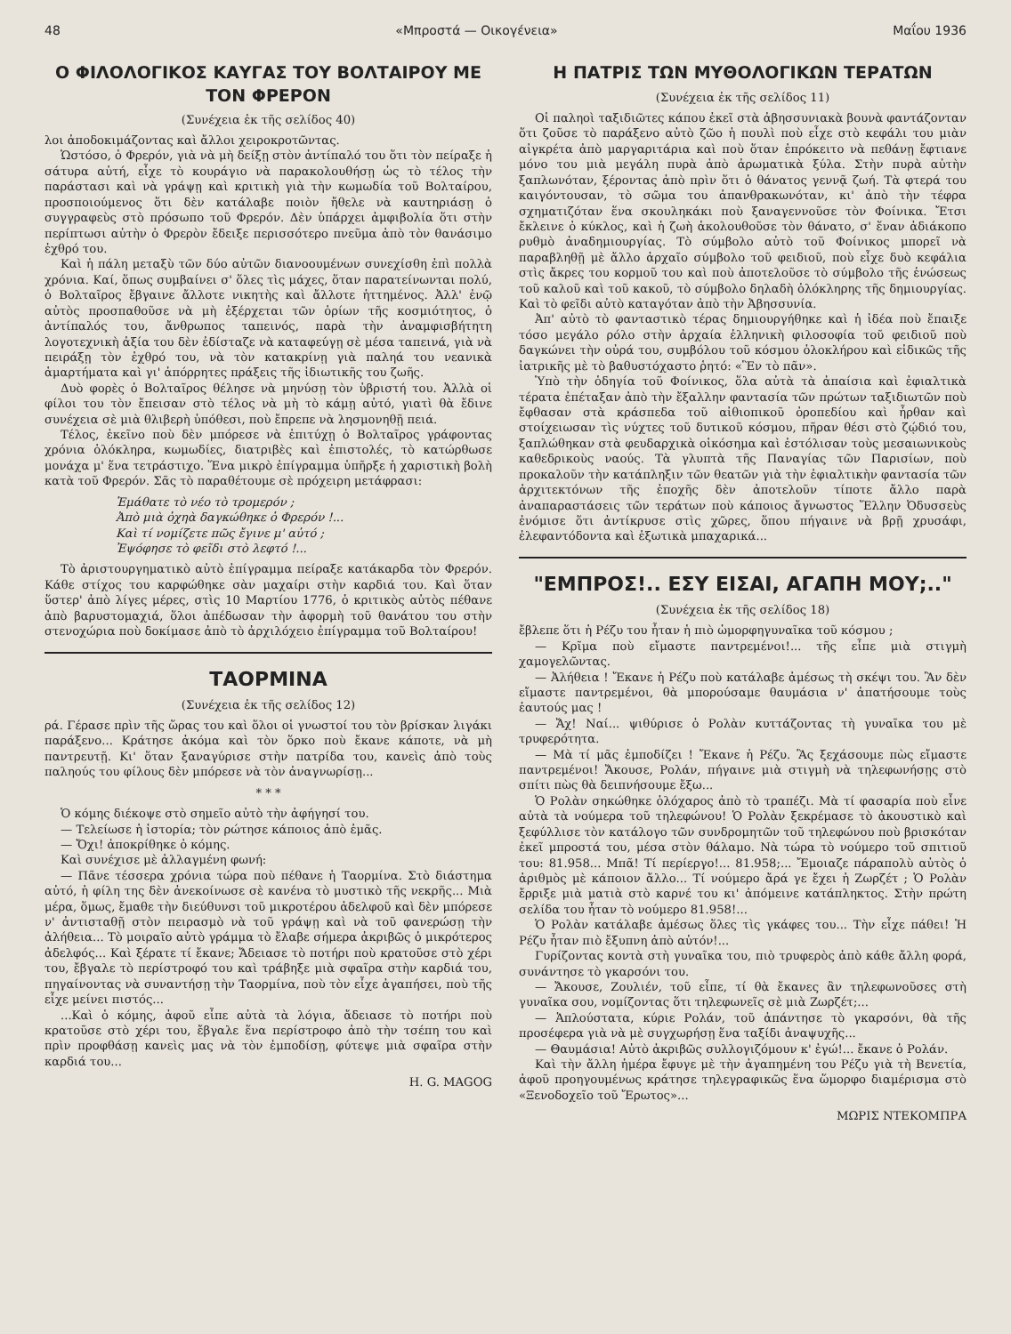48 «Μπροστά — Οικογένεια» Μαΐου 1936
Ο ΦΙΛΟΛΟΓΙΚΟΣ ΚΑΥΓΑΣ ΤΟΥ ΒΟΛΤΑΙΡΟΥ ΜΕ ΤΟΝ ΦΡΕΡΟΝ
(Συνέχεια ἐκ τῆς σελίδος 40)
λοι ἀποδοκιμάζοντας καὶ ἄλλοι χειροκροτῶντας.
Ὡστόσο, ὁ Φρερόν, γιὰ νὰ μὴ δείξῃ στὸν ἀντίπαλό του ὅτι τὸν πείραξε ἡ σάτυρα αὐτή, εἶχε τὸ κουράγιο νὰ παρακολουθήσῃ ὡς τὸ τέλος τὴν παράστασι καὶ νὰ γράψῃ καὶ κριτικὴ γιὰ τὴν κωμωδία τοῦ Βολταίρου, προσποιούμενος ὅτι δὲν κατάλαβε ποιὸν ἤθελε νὰ καυτηριάσῃ ὁ συγγραφεὺς στὸ πρόσωπο τοῦ Φρερόν. Δὲν ὑπάρχει ἀμφιβολία ὅτι στὴν περίπτωσι αὐτὴν ὁ Φρερὸν ἔδειξε περισσότερο πνεῦμα ἀπὸ τὸν θανάσιμο ἐχθρό του.
Καὶ ἡ πάλη μεταξὺ τῶν δύο αὐτῶν διανοουμένων συνεχίσθη ἐπὶ πολλὰ χρόνια. Καί, ὅπως συμβαίνει σ' ὅλες τὶς μάχες, ὅταν παρατείνωνται πολύ, ὁ Βολταῖρος ἔβγαινε ἄλλοτε νικητὴς καὶ ἄλλοτε ἡττημένος. Ἀλλ' ἐνῷ αὐτὸς προσπαθοῦσε νὰ μὴ ἐξέρχεται τῶν ὁρίων τῆς κοσμιότητος, ὁ ἀντίπαλός του, ἄνθρωπος ταπεινός, παρὰ τὴν ἀναμφισβήτητη λογοτεχνικὴ ἀξία του δὲν ἐδίσταζε νὰ καταφεύγῃ σὲ μέσα ταπεινά, γιὰ νὰ πειράξῃ τὸν ἐχθρό του, νὰ τὸν κατακρίνῃ γιὰ παληά του νεανικὰ ἁμαρτήματα καὶ γι' ἀπόρρητες πράξεις τῆς ἰδιωτικῆς του ζωῆς.
Δυὸ φορὲς ὁ Βολταῖρος θέλησε νὰ μηνύσῃ τὸν ὑβριστή του. Ἀλλὰ οἱ φίλοι του τὸν ἔπεισαν στὸ τέλος νὰ μὴ τὸ κάμῃ αὐτό, γιατὶ θὰ ἔδινε συνέχεια σὲ μιὰ θλιβερὴ ὑπόθεσι, ποὺ ἔπρεπε νὰ λησμονηθῇ πειά.
Τέλος, ἐκεῖνο ποὺ δὲν μπόρεσε νὰ ἐπιτύχῃ ὁ Βολταῖρος γράφοντας χρόνια ὁλόκληρα, κωμωδίες, διατριβὲς καὶ ἐπιστολές, τὸ κατώρθωσε μονάχα μ' ἕνα τετράστιχο. Ἕνα μικρὸ ἐπίγραμμα ὑπῆρξε ἡ χαριστικὴ βολὴ κατὰ τοῦ Φρερόν. Σᾶς τὸ παραθέτουμε σὲ πρόχειρη μετάφρασι:
Ἐμάθατε τὸ νέο τὸ τρομερόν ;
Ἀπὸ μιὰ ὀχηὰ δαγκώθηκε ὁ Φρερόν !...
Καὶ τί νομίζετε πῶς ἔγινε μ' αὐτό ;
Ἐψόφησε τὸ φεῖδι στὸ λεφτό !...
Τὸ ἀριστουργηματικὸ αὐτὸ ἐπίγραμμα πείραξε κατάκαρδα τὸν Φρερόν. Κάθε στίχος του καρφώθηκε σὰν μαχαίρι στὴν καρδιά του. Καὶ ὅταν ὕστερ' ἀπὸ λίγες μέρες, στὶς 10 Μαρτίου 1776, ὁ κριτικὸς αὐτὸς πέθανε ἀπὸ βαρυστομαχιά, ὅλοι ἀπέδωσαν τὴν ἀφορμὴ τοῦ θανάτου του στὴν στενοχώρια ποὺ δοκίμασε ἀπὸ τὸ ἀρχιλόχειο ἐπίγραμμα τοῦ Βολταίρου!
ΤΑΟΡΜΙΝΑ
(Συνέχεια ἐκ τῆς σελίδος 12)
ρά. Γέρασε πρὶν τῆς ὥρας του καὶ ὅλοι οἱ γνωστοί του τὸν βρίσκαν λιγάκι παράξενο... Κράτησε ἀκόμα καὶ τὸν ὅρκο ποὺ ἔκανε κάποτε, νὰ μὴ παντρευτῇ. Κι' ὅταν ξαναγύρισε στὴν πατρίδα του, κανεὶς ἀπὸ τοὺς παληούς του φίλους δὲν μπόρεσε νὰ τὸν ἀναγνωρίσῃ...
* * *
Ὁ κόμης διέκοψε στὸ σημεῖο αὐτὸ τὴν ἀφήγησί του.
— Τελείωσε ἡ ἱστορία; τὸν ρώτησε κάποιος ἀπὸ ἐμᾶς.
— Ὄχι! ἀποκρίθηκε ὁ κόμης.
Καὶ συνέχισε μὲ ἀλλαγμένη φωνή:
— Πᾶνε τέσσερα χρόνια τώρα ποὺ πέθανε ἡ Ταορμίνα. Στὸ διάστημα αὐτό, ἡ φίλη της δὲν ἀνεκοίνωσε σὲ κανένα τὸ μυστικὸ τῆς νεκρῆς... Μιὰ μέρα, ὅμως, ἔμαθε τὴν διεύθυνσι τοῦ μικροτέρου ἀδελφοῦ καὶ δὲν μπόρεσε ν' ἀντισταθῇ στὸν πειρασμὸ νὰ τοῦ γράψῃ καὶ νὰ τοῦ φανερώσῃ τὴν ἀλήθεια... Τὸ μοιραῖο αὐτὸ γράμμα τὸ ἔλαβε σήμερα ἀκριβῶς ὁ μικρότερος ἀδελφός... Καὶ ξέρατε τί ἔκανε; Ἄδειασε τὸ ποτήρι ποὺ κρατοῦσε στὸ χέρι του, ἔβγαλε τὸ περίστροφό του καὶ τράβηξε μιὰ σφαῖρα στὴν καρδιά του, πηγαίνοντας νὰ συναντήσῃ τὴν Ταορμίνα, ποὺ τὸν εἶχε ἀγαπήσει, ποὺ τῆς εἶχε μείνει πιστός...
...Καὶ ὁ κόμης, ἀφοῦ εἶπε αὐτὰ τὰ λόγια, ἄδειασε τὸ ποτήρι ποὺ κρατοῦσε στὸ χέρι του, ἔβγαλε ἕνα περίστροφο ἀπὸ τὴν τσέπη του καὶ πρὶν προφθάσῃ κανεὶς μας νὰ τὸν ἐμποδίσῃ, φύτεψε μιὰ σφαῖρα στὴν καρδιά του...
H. G. MAGOG
Η ΠΑΤΡΙΣ ΤΩΝ ΜΥΘΟΛΟΓΙΚΩΝ ΤΕΡΑΤΩΝ
(Συνέχεια ἐκ τῆς σελίδος 11)
Οἱ παληοὶ ταξιδιῶτες κάπου ἐκεῖ στὰ ἀβησσυνιακὰ βουνὰ φαντάζονταν ὅτι ζοῦσε τὸ παράξενο αὐτὸ ζῶο ἡ πουλὶ ποὺ εἶχε στὸ κεφάλι του μιὰν αἰγκρέτα ἀπὸ μαργαριτάρια καὶ ποὺ ὅταν ἐπρόκειτο νὰ πεθάνῃ ἔφτιανε μόνο του μιὰ μεγάλη πυρὰ ἀπὸ ἀρωματικὰ ξύλα. Στὴν πυρὰ αὐτὴν ξαπλωνόταν, ξέροντας ἀπὸ πρὶν ὅτι ὁ θάνατος γεννᾷ ζωή. Τὰ φτερά του καιγόντουσαν, τὸ σῶμα του ἀπανθρακωνόταν, κι' ἀπὸ τὴν τέφρα σχηματιζόταν ἕνα σκουληκάκι ποὺ ξαναγεννοῦσε τὸν Φοίνικα. Ἔτσι ἔκλεινε ὁ κύκλος, καὶ ἡ ζωὴ ἀκολουθοῦσε τὸν θάνατο, σ' ἕναν ἀδιάκοπο ρυθμὸ ἀναδημιουργίας. Τὸ σύμβολο αὐτὸ τοῦ Φοίνικος μπορεῖ νὰ παραβληθῇ μὲ ἄλλο ἀρχαῖο σύμβολο τοῦ φειδιοῦ, ποὺ εἶχε δυὸ κεφάλια στὶς ἄκρες του κορμοῦ του καὶ ποὺ ἀποτελοῦσε τὸ σύμβολο τῆς ἑνώσεως τοῦ καλοῦ καὶ τοῦ κακοῦ, τὸ σύμβολο δηλαδὴ ὁλόκληρης τῆς δημιουργίας. Καὶ τὸ φεῖδι αὐτὸ καταγόταν ἀπὸ τὴν Ἀβησσυνία.
Ἀπ' αὐτὸ τὸ φανταστικὸ τέρας δημιουργήθηκε καὶ ἡ ἰδέα ποὺ ἔπαιξε τόσο μεγάλο ρόλο στὴν ἀρχαία ἑλληνικὴ φιλοσοφία τοῦ φειδιοῦ ποὺ δαγκώνει τὴν οὐρά του, συμβόλου τοῦ κόσμου ὁλοκλήρου καὶ εἰδικῶς τῆς ἰατρικῆς μὲ τὸ βαθυστόχαστο ῥητό: «Ἓν τὸ πᾶν».
Ὑπὸ τὴν ὁδηγία τοῦ Φοίνικος, ὅλα αὐτὰ τὰ ἀπαίσια καὶ ἐφιαλτικὰ τέρατα ἐπέταξαν ἀπὸ τὴν ἔξαλλην φαντασία τῶν πρώτων ταξιδιωτῶν ποὺ ἔφθασαν στὰ κράσπεδα τοῦ αἰθιοπικοῦ ὀροπεδίου καὶ ἦρθαν καὶ στοίχειωσαν τὶς νύχτες τοῦ δυτικοῦ κόσμου, πῆραν θέσι στὸ ζῴδιό του, ξαπλώθηκαν στὰ φευδαρχικὰ οἰκόσημα καὶ ἐστόλισαν τοὺς μεσαιωνικοὺς καθεδρικοὺς ναούς. Τὰ γλυπτὰ τῆς Παναγίας τῶν Παρισίων, ποὺ προκαλοῦν τὴν κατάπληξιν τῶν θεατῶν γιὰ τὴν ἐφιαλτικὴν φαντασία τῶν ἀρχιτεκτόνων τῆς ἐποχῆς δὲν ἀποτελοῦν τίποτε ἄλλο παρὰ ἀναπαραστάσεις τῶν τεράτων ποὺ κάποιος ἄγνωστος Ἕλλην Ὀδυσσεὺς ἐνόμισε ὅτι ἀντίκρυσε στὶς χῶρες, ὅπου πήγαινε νὰ βρῇ χρυσάφι, ἐλεφαντόδοντα καὶ ἐξωτικὰ μπαχαρικά...
"ΕΜΠΡΟΣ!.. ΕΣΥ ΕΙΣΑΙ, ΑΓΑΠΗ ΜΟΥ;.."
(Συνέχεια ἐκ τῆς σελίδος 18)
ἔβλεπε ὅτι ἡ Ρέζυ του ἦταν ἡ πιὸ ὡμορφηγυναῖκα τοῦ κόσμου ;
— Κρῖμα ποὺ εἴμαστε παντρεμένοι!... τῆς εἶπε μιὰ στιγμὴ χαμογελῶντας.
— Ἀλήθεια ! Ἔκανε ἡ Ρέζυ ποὺ κατάλαβε ἀμέσως τὴ σκέψι του. Ἂν δὲν εἴμαστε παντρεμένοι, θὰ μπορούσαμε θαυμάσια ν' ἀπατήσουμε τοὺς ἑαυτούς μας !
— Ἄχ! Ναί... ψιθύρισε ὁ Ρολὰν κυττάζοντας τὴ γυναῖκα του μὲ τρυφερότητα.
— Μὰ τί μᾶς ἐμποδίζει ! Ἔκανε ἡ Ρέζυ. Ἂς ξεχάσουμε πὼς εἴμαστε παντρεμένοι! Ἄκουσε, Ρολάν, πήγαινε μιὰ στιγμὴ νὰ τηλεφωνήσῃς στὸ σπίτι πὼς θὰ δειπνήσουμε ἔξω...
Ὁ Ρολὰν σηκώθηκε ὁλόχαρος ἀπὸ τὸ τραπέζι. Μὰ τί φασαρία ποὺ εἶνε αὐτὰ τὰ νούμερα τοῦ τηλεφώνου! Ὁ Ρολὰν ξεκρέμασε τὸ ἀκουστικὸ καὶ ξεφύλλισε τὸν κατάλογο τῶν συνδρομητῶν τοῦ τηλεφώνου ποὺ βρισκόταν ἐκεῖ μπροστά του, μέσα στὸν θάλαμο. Νὰ τώρα τὸ νούμερο τοῦ σπιτιοῦ του: 81.958... Μπᾶ! Τί περίεργο!... 81.958;... Ἔμοιαζε πάραπολὺ αὐτὸς ὁ ἀριθμὸς μὲ κάποιον ἄλλο... Τί νούμερο ἄρά γε ἔχει ἡ Ζωρζέτ ; Ὁ Ρολὰν ἔρριξε μιὰ ματιὰ στὸ καρνέ του κι' ἀπόμεινε κατάπληκτος. Στὴν πρώτη σελίδα του ἦταν τὸ νούμερο 81.958!...
Ὁ Ρολὰν κατάλαβε ἀμέσως ὅλες τὶς γκάφες του... Τὴν εἶχε πάθει! Ἡ Ρέζυ ἦταν πιὸ ἔξυπνη ἀπὸ αὐτόν!...
Γυρίζοντας κοντὰ στὴ γυναῖκα του, πιὸ τρυφερὸς ἀπὸ κάθε ἄλλη φορά, συνάντησε τὸ γκαρσόνι του.
— Ἄκουσε, Ζουλιέν, τοῦ εἶπε, τί θὰ ἔκανες ἂν τηλεφωνοῦσες στὴ γυναῖκα σου, νομίζοντας ὅτι τηλεφωνεῖς σὲ μιὰ Ζωρζέτ;...
— Ἁπλούστατα, κύριε Ρολάν, τοῦ ἀπάντησε τὸ γκαρσόνι, θὰ τῆς προσέφερα γιὰ νὰ μὲ συγχωρήσῃ ἕνα ταξίδι ἀναψυχῆς...
— Θαυμάσια! Αὐτὸ ἀκριβῶς συλλογιζόμουν κ' ἐγώ!... ἔκανε ὁ Ρολάν.
Καὶ τὴν ἄλλη ἡμέρα ἔφυγε μὲ τὴν ἀγαπημένη του Ρέζυ γιὰ τὴ Βενετία, ἀφοῦ προηγουμένως κράτησε τηλεγραφικῶς ἕνα ὥμορφο διαμέρισμα στὸ «Ξενοδοχεῖο τοῦ Ἔρωτος»...
ΜΩΡΙΣ ΝΤΕΚΟΜΠΡΑ